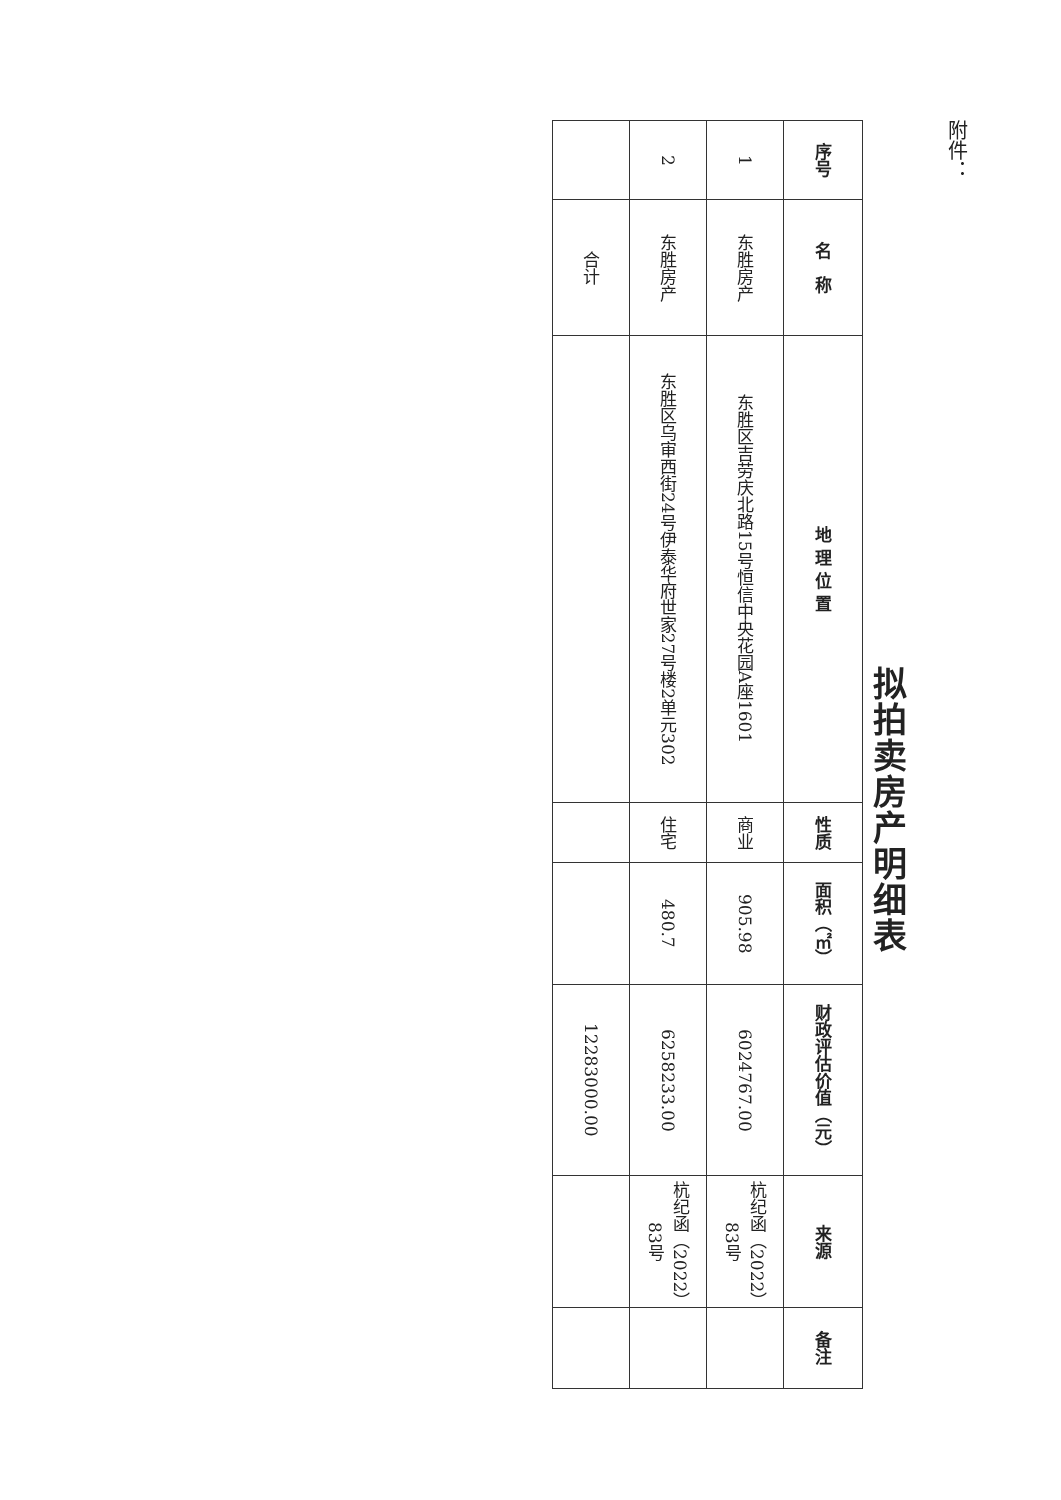附件：
拟拍卖房产明细表
| 序号 | 名 称 | 地 理 位 置 | 性质 | 面积（㎡） | 财政评估价值（元） | 来源 | 备注 |
| --- | --- | --- | --- | --- | --- | --- | --- |
| 1 | 东胜房产 | 东胜区吉劳庆北路15号恒信中央花园A座1601 | 商业 | 905.98 | 6024767.00 | 杭纪函（2022）83号 | |
| 2 | 东胜房产 | 东胜区乌审西街24号伊泰华府世家27号楼2单元302 | 住宅 | 480.7 | 6258233.00 | 杭纪函（2022）83号 | |
| | 合计 | | | | 12283000.00 | | |